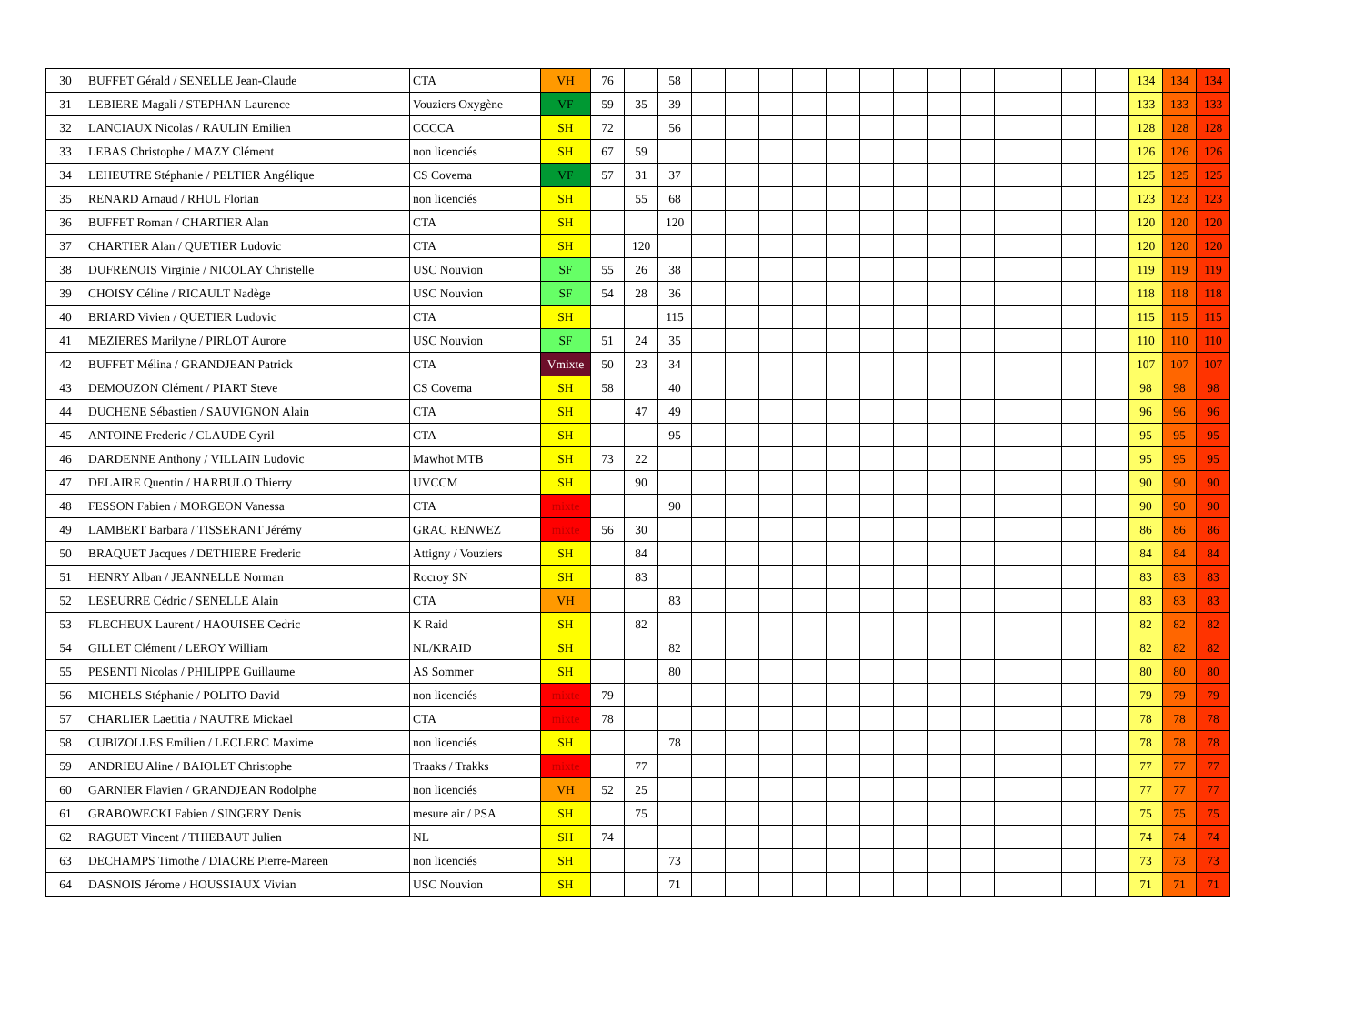| 30 | BUFFET Gérald / SENELLE Jean-Claude | CTA | VH | 76 | | 58 | | | | | | | | | | | | | | 134 | 134 | 134 |
| 31 | LEBIERE Magali / STEPHAN Laurence | Vouziers Oxygène | VF | 59 | 35 | 39 | | | | | | | | | | | | | | 133 | 133 | 133 |
| 32 | LANCIAUX Nicolas / RAULIN Emilien | CCCCA | SH | 72 | | 56 | | | | | | | | | | | | | | 128 | 128 | 128 |
| 33 | LEBAS Christophe / MAZY Clément | non licenciés | SH | 67 | 59 | | | | | | | | | | | | | | | 126 | 126 | 126 |
| 34 | LEHEUTRE Stéphanie / PELTIER Angélique | CS Covema | VF | 57 | 31 | 37 | | | | | | | | | | | | | | 125 | 125 | 125 |
| 35 | RENARD Arnaud / RHUL Florian | non licenciés | SH | | 55 | 68 | | | | | | | | | | | | | | 123 | 123 | 123 |
| 36 | BUFFET Roman / CHARTIER Alan | CTA | SH | | | 120 | | | | | | | | | | | | | | 120 | 120 | 120 |
| 37 | CHARTIER Alan / QUETIER Ludovic | CTA | SH | | 120 | | | | | | | | | | | | | | | 120 | 120 | 120 |
| 38 | DUFRENOIS Virginie / NICOLAY Christelle | USC Nouvion | SF | 55 | 26 | 38 | | | | | | | | | | | | | | 119 | 119 | 119 |
| 39 | CHOISY Céline / RICAULT Nadège | USC Nouvion | SF | 54 | 28 | 36 | | | | | | | | | | | | | | 118 | 118 | 118 |
| 40 | BRIARD Vivien / QUETIER Ludovic | CTA | SH | | | 115 | | | | | | | | | | | | | | 115 | 115 | 115 |
| 41 | MEZIERES Marilyne / PIRLOT Aurore | USC Nouvion | SF | 51 | 24 | 35 | | | | | | | | | | | | | | 110 | 110 | 110 |
| 42 | BUFFET Mélina / GRANDJEAN Patrick | CTA | Vmixte | 50 | 23 | 34 | | | | | | | | | | | | | | 107 | 107 | 107 |
| 43 | DEMOUZON Clément / PIART Steve | CS Covema | SH | 58 | | 40 | | | | | | | | | | | | | | 98 | 98 | 98 |
| 44 | DUCHENE Sébastien / SAUVIGNON Alain | CTA | SH | | 47 | 49 | | | | | | | | | | | | | | 96 | 96 | 96 |
| 45 | ANTOINE Frederic / CLAUDE Cyril | CTA | SH | | | 95 | | | | | | | | | | | | | | 95 | 95 | 95 |
| 46 | DARDENNE Anthony / VILLAIN Ludovic | Mawhot MTB | SH | 73 | 22 | | | | | | | | | | | | | | | 95 | 95 | 95 |
| 47 | DELAIRE Quentin / HARBULO Thierry | UVCCM | SH | | 90 | | | | | | | | | | | | | | | 90 | 90 | 90 |
| 48 | FESSON Fabien / MORGEON Vanessa | CTA | mixte | | | 90 | | | | | | | | | | | | | | 90 | 90 | 90 |
| 49 | LAMBERT Barbara / TISSERANT Jérémy | GRAC RENWEZ | mixte | 56 | 30 | | | | | | | | | | | | | | | 86 | 86 | 86 |
| 50 | BRAQUET Jacques / DETHIERE Frederic | Attigny / Vouziers | SH | | 84 | | | | | | | | | | | | | | | 84 | 84 | 84 |
| 51 | HENRY Alban / JEANNELLE Norman | Rocroy SN | SH | | 83 | | | | | | | | | | | | | | | 83 | 83 | 83 |
| 52 | LESEURRE Cédric / SENELLE Alain | CTA | VH | | | 83 | | | | | | | | | | | | | | 83 | 83 | 83 |
| 53 | FLECHEUX Laurent / HAOUISEE Cedric | K Raid | SH | | 82 | | | | | | | | | | | | | | | 82 | 82 | 82 |
| 54 | GILLET Clément / LEROY William | NL/KRAID | SH | | | 82 | | | | | | | | | | | | | | 82 | 82 | 82 |
| 55 | PESENTI Nicolas / PHILIPPE Guillaume | AS Sommer | SH | | | 80 | | | | | | | | | | | | | | 80 | 80 | 80 |
| 56 | MICHELS Stéphanie / POLITO David | non licenciés | mixte | 79 | | | | | | | | | | | | | | | | 79 | 79 | 79 |
| 57 | CHARLIER Laetitia / NAUTRE Mickael | CTA | mixte | 78 | | | | | | | | | | | | | | | | 78 | 78 | 78 |
| 58 | CUBIZOLLES Emilien / LECLERC Maxime | non licenciés | SH | | | 78 | | | | | | | | | | | | | | 78 | 78 | 78 |
| 59 | ANDRIEU Aline / BAIOLET Christophe | Traaks / Trakks | mixte | | 77 | | | | | | | | | | | | | | | 77 | 77 | 77 |
| 60 | GARNIER Flavien / GRANDJEAN Rodolphe | non licenciés | VH | 52 | 25 | | | | | | | | | | | | | | | 77 | 77 | 77 |
| 61 | GRABOWECKI Fabien / SINGERY Denis | mesure air / PSA | SH | | 75 | | | | | | | | | | | | | | | 75 | 75 | 75 |
| 62 | RAGUET Vincent / THIEBAUT Julien | NL | SH | 74 | | | | | | | | | | | | | | | | 74 | 74 | 74 |
| 63 | DECHAMPS Timothe / DIACRE Pierre-Mareen | non licenciés | SH | | | 73 | | | | | | | | | | | | | | 73 | 73 | 73 |
| 64 | DASNOIS Jérome / HOUSSIAUX Vivian | USC Nouvion | SH | | | 71 | | | | | | | | | | | | | | 71 | 71 | 71 |